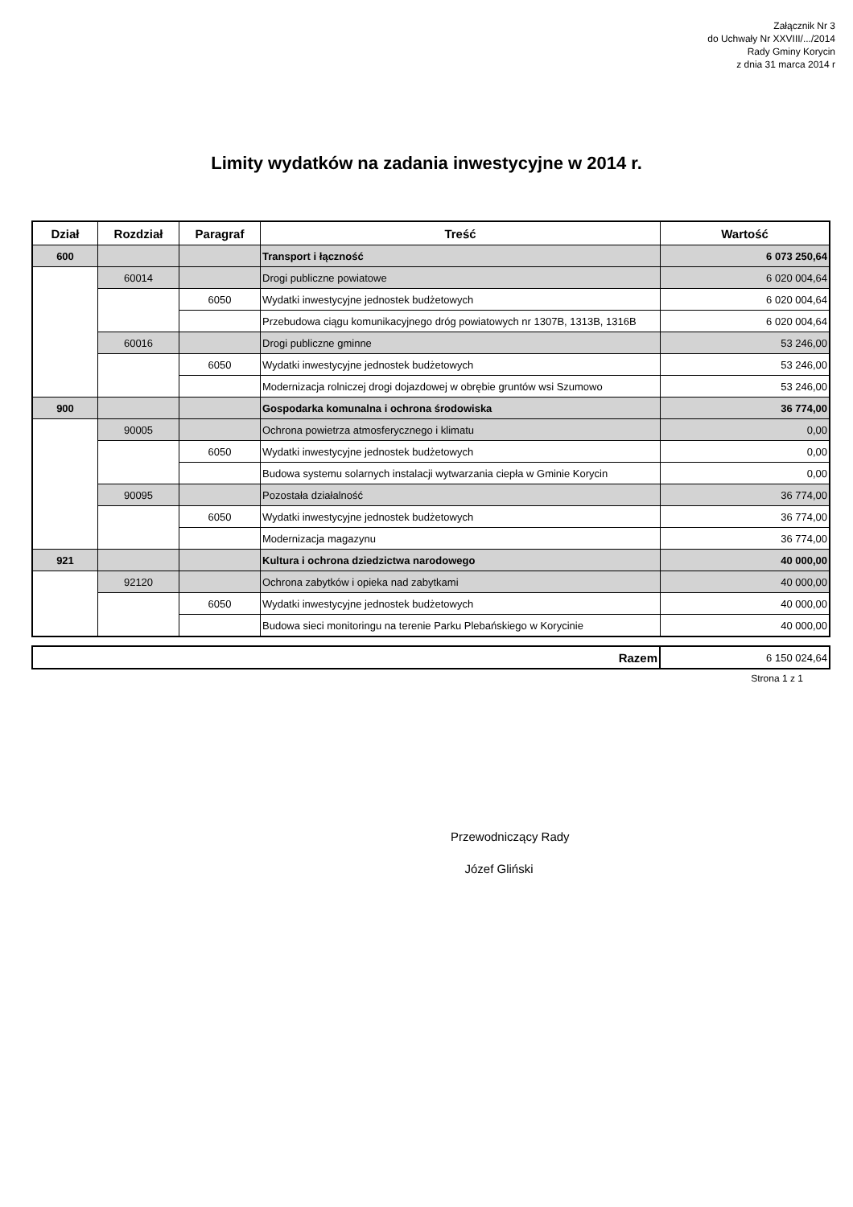Załącznik Nr 3
do Uchwały Nr XXVIII/.../2014
Rady Gminy Korycin
z dnia 31 marca 2014 r
Limity wydatków na zadania inwestycyjne w 2014 r.
| Dział | Rozdział | Paragraf | Treść | Wartość |
| --- | --- | --- | --- | --- |
| 600 | | | Transport i łączność | 6 073 250,64 |
| | 60014 | | Drogi publiczne powiatowe | 6 020 004,64 |
| | | 6050 | Wydatki inwestycyjne jednostek budżetowych | 6 020 004,64 |
| | | | Przebudowa ciągu komunikacyjnego dróg powiatowych nr 1307B, 1313B, 1316B | 6 020 004,64 |
| | 60016 | | Drogi publiczne gminne | 53 246,00 |
| | | 6050 | Wydatki inwestycyjne jednostek budżetowych | 53 246,00 |
| | | | Modernizacja rolniczej drogi dojazdowej w obrębie gruntów wsi Szumowo | 53 246,00 |
| 900 | | | Gospodarka komunalna i ochrona środowiska | 36 774,00 |
| | 90005 | | Ochrona powietrza atmosferycznego i klimatu | 0,00 |
| | | 6050 | Wydatki inwestycyjne jednostek budżetowych | 0,00 |
| | | | Budowa systemu solarnych instalacji wytwarzania ciepła w Gminie Korycin | 0,00 |
| | 90095 | | Pozostała działalność | 36 774,00 |
| | | 6050 | Wydatki inwestycyjne jednostek budżetowych | 36 774,00 |
| | | | Modernizacja magazynu | 36 774,00 |
| 921 | | | Kultura i ochrona dziedzictwa narodowego | 40 000,00 |
| | 92120 | | Ochrona zabytków i opieka nad zabytkami | 40 000,00 |
| | | 6050 | Wydatki inwestycyjne jednostek budżetowych | 40 000,00 |
| | | | Budowa sieci monitoringu na terenie Parku Plebańskiego w Korycinie | 40 000,00 |
| Razem | 6 150 024,64 |
Strona 1 z 1
Przewodniczący Rady
Józef Gliński